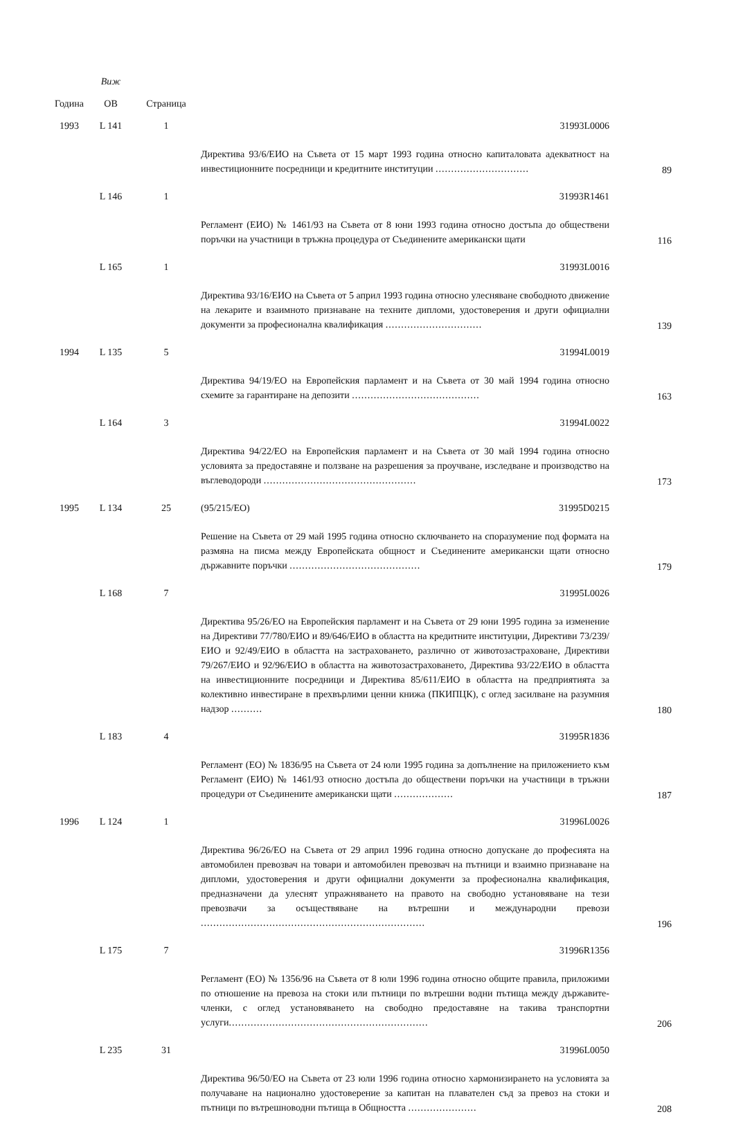| Година | Виж ОВ | Страница | | |
| --- | --- | --- | --- | --- |
| 1993 | L 141 | 1 | 31993L0006 | |
| | | | Директива 93/6/ЕИО на Съвета от 15 март 1993 година относно капиталовата адекватност на инвестиционните посредници и кредитните институции .............................. | 89 |
| | L 146 | 1 | 31993R1461 | |
| | | | Регламент (ЕИО) № 1461/93 на Съвета от 8 юни 1993 година относно достъпа до обществени поръчки на участници в тръжна процедура от Съединените американски щати | 116 |
| | L 165 | 1 | 31993L0016 | |
| | | | Директива 93/16/ЕИО на Съвета от 5 април 1993 година относно улесняване свободното движение на лекарите и взаимното признаване на техните дипломи, удостоверения и други официални документи за професионална квалификация ............................... | 139 |
| 1994 | L 135 | 5 | 31994L0019 | |
| | | | Директива 94/19/ЕО на Европейския парламент и на Съвета от 30 май 1994 година относно схемите за гарантиране на депозити ......................................... | 163 |
| | L 164 | 3 | 31994L0022 | |
| | | | Директива 94/22/ЕО на Европейския парламент и на Съвета от 30 май 1994 година относно условията за предоставяне и ползване на разрешения за проучване, изследване и производство на въглеводороди ................................................. | 173 |
| 1995 | L 134 | 25 | (95/215/ЕО) 31995D0215 | |
| | | | Решение на Съвета от 29 май 1995 година относно сключването на споразумение под формата на размяна на писма между Европейската общност и Съединените американски щати относно държавните поръчки .......................................... | 179 |
| | L 168 | 7 | 31995L0026 | |
| | | | Директива 95/26/ЕО на Европейския парламент и на Съвета от 29 юни 1995 година за изменение на Директиви 77/780/ЕИО и 89/646/ЕИО в областта на кредитните институции, Директиви 73/239/ЕИО и 92/49/ЕИО в областта на застраховането, различно от животозастраховане, Директиви 79/267/ЕИО и 92/96/ЕИО в областта на животозастраховането, Директива 93/22/ЕИО в областта на инвестиционните посредници и Директива 85/611/ЕИО в областта на предприятията за колективно инвестиране в прехвърлими ценни книжа (ПКИПЦК), с оглед засилване на разумния надзор .......... | 180 |
| | L 183 | 4 | 31995R1836 | |
| | | | Регламент (ЕО) № 1836/95 на Съвета от 24 юли 1995 година за допълнение на приложението към Регламент (ЕИО) № 1461/93 относно достъпа до обществени поръчки на участници в тръжни процедури от Съединените американски щати ................... | 187 |
| 1996 | L 124 | 1 | 31996L0026 | |
| | | | Директива 96/26/ЕО на Съвета от 29 април 1996 година относно допускане до професията на автомобилен превозвач на товари и автомобилен превозвач на пътници и взаимно признаване на дипломи, удостоверения и други официални документи за професионална квалификация, предназначени да улеснят упражняването на правото на свободно установяване на тези превозвачи за осъществяване на вътрешни и международни превози ........................................................................ | 196 |
| | L 175 | 7 | 31996R1356 | |
| | | | Регламент (ЕО) № 1356/96 на Съвета от 8 юли 1996 година относно общите правила, приложими по отношение на превоза на стоки или пътници по вътрешни водни пътища между държавите-членки, с оглед установяването на свободно предоставяне на такива транспортни услуги ................................................................ | 206 |
| | L 235 | 31 | 31996L0050 | |
| | | | Директива 96/50/ЕО на Съвета от 23 юли 1996 година относно хармонизирането на условията за получаване на национално удостоверение за капитан на плавателен съд за превоз на стоки и пътници по вътрешноводни пътища в Общността ...................... | 208 |